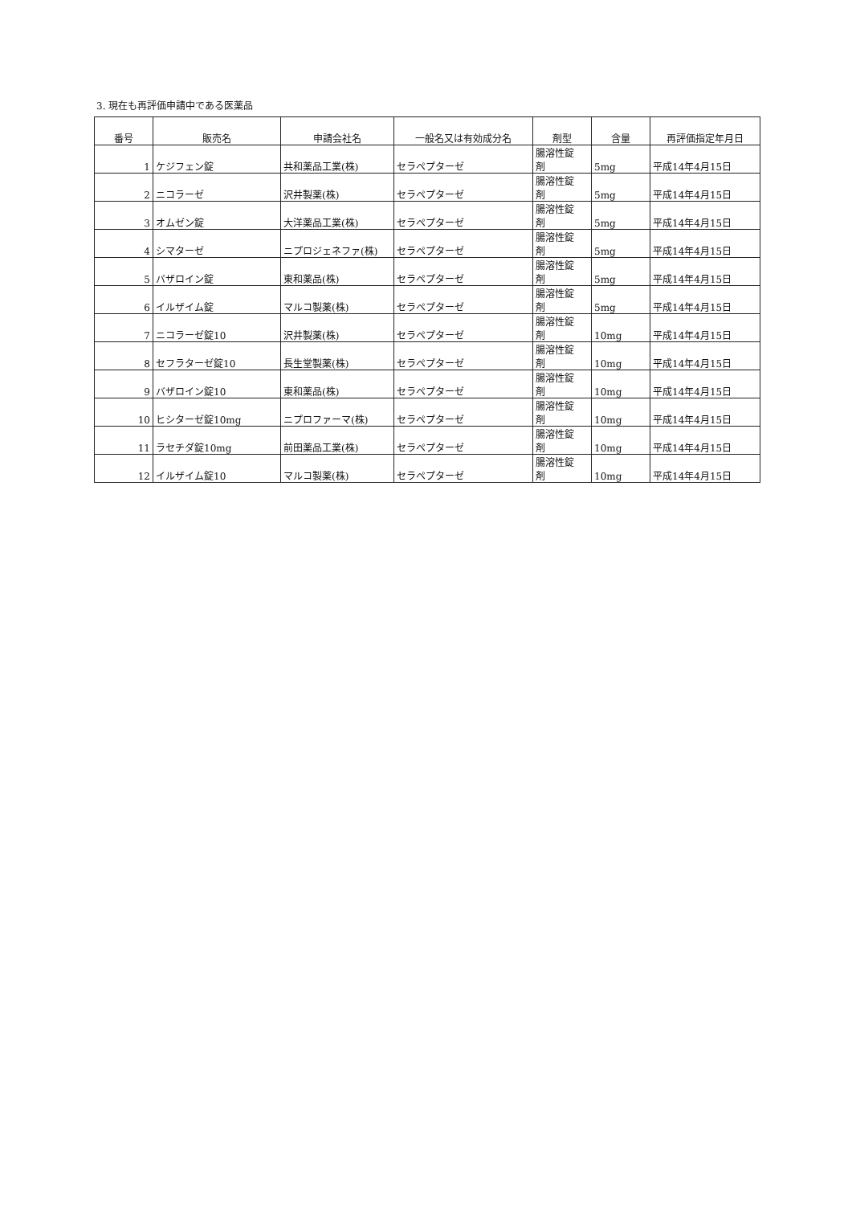3. 現在も再評価申請中である医薬品
| 番号 | 販売名 | 申請会社名 | 一般名又は有効成分名 | 剤型 | 含量 | 再評価指定年月日 |
| --- | --- | --- | --- | --- | --- | --- |
| 1 | ケジフェン錠 | 共和薬品工業(株) | セラペプターゼ | 腸溶性錠 剤 | 5mg | 平成14年4月15日 |
| 2 | ニコラーゼ | 沢井製薬(株) | セラペプターゼ | 腸溶性錠 剤 | 5mg | 平成14年4月15日 |
| 3 | オムゼン錠 | 大洋薬品工業(株) | セラペプターゼ | 腸溶性錠 剤 | 5mg | 平成14年4月15日 |
| 4 | シマターゼ | ニプロジェネファ(株) | セラペプターゼ | 腸溶性錠 剤 | 5mg | 平成14年4月15日 |
| 5 | バザロイン錠 | 東和薬品(株) | セラペプターゼ | 腸溶性錠 剤 | 5mg | 平成14年4月15日 |
| 6 | イルザイム錠 | マルコ製薬(株) | セラペプターゼ | 腸溶性錠 剤 | 5mg | 平成14年4月15日 |
| 7 | ニコラーゼ錠10 | 沢井製薬(株) | セラペプターゼ | 腸溶性錠 剤 | 10mg | 平成14年4月15日 |
| 8 | セフラターゼ錠10 | 長生堂製薬(株) | セラペプターゼ | 腸溶性錠 剤 | 10mg | 平成14年4月15日 |
| 9 | バザロイン錠10 | 東和薬品(株) | セラペプターゼ | 腸溶性錠 剤 | 10mg | 平成14年4月15日 |
| 10 | ヒシターゼ錠10mg | ニプロファーマ(株) | セラペプターゼ | 腸溶性錠 剤 | 10mg | 平成14年4月15日 |
| 11 | ラセチダ錠10mg | 前田薬品工業(株) | セラペプターゼ | 腸溶性錠 剤 | 10mg | 平成14年4月15日 |
| 12 | イルザイム錠10 | マルコ製薬(株) | セラペプターゼ | 腸溶性錠 剤 | 10mg | 平成14年4月15日 |